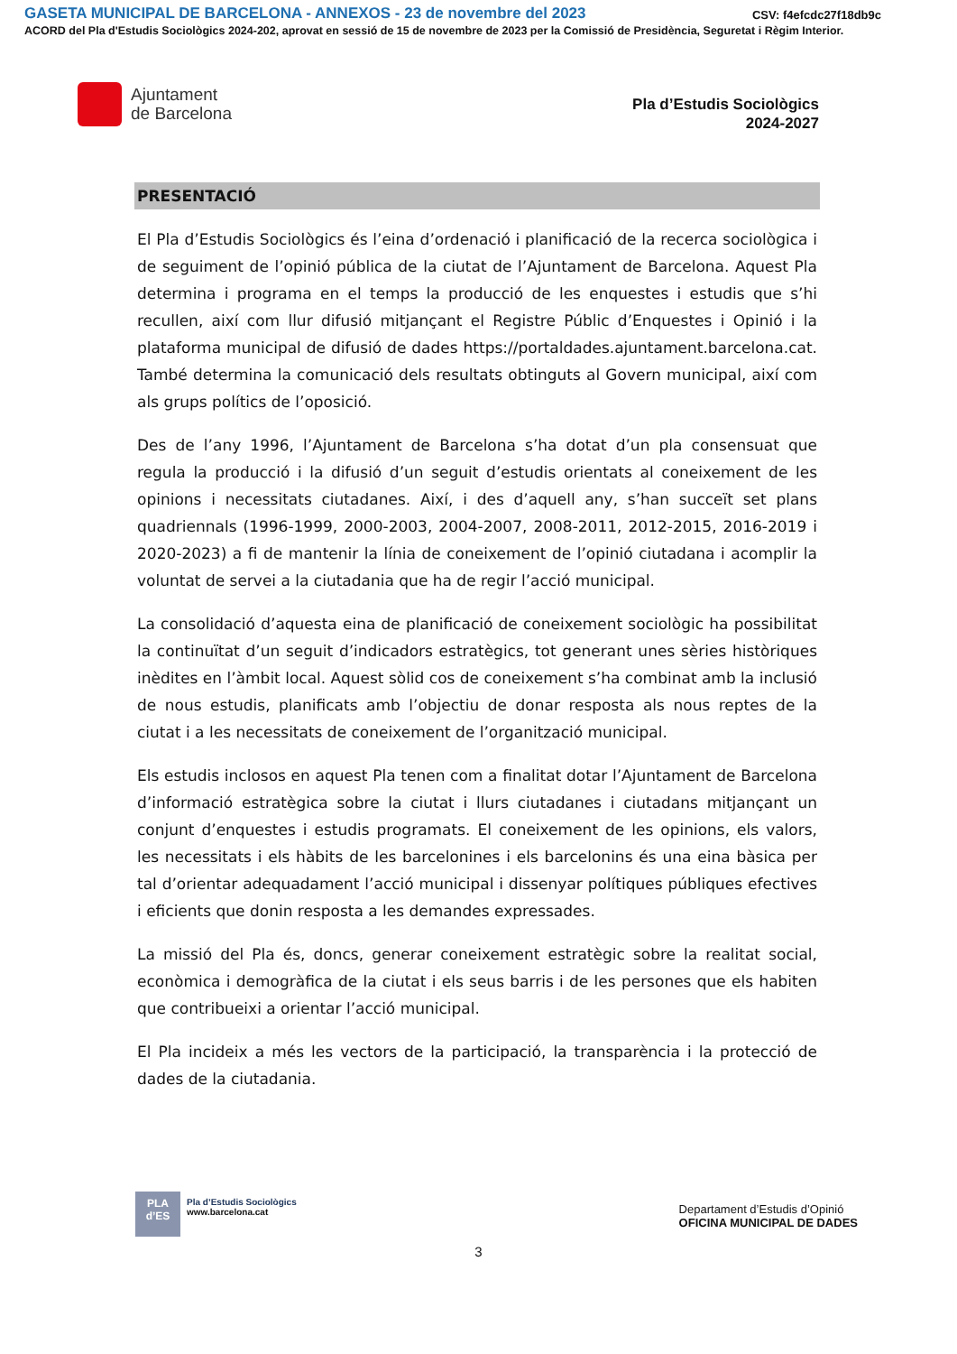GASETA MUNICIPAL DE BARCELONA - ANNEXOS - 23 de novembre del 2023 CSV: f4efcdc27f18db9c
ACORD del Pla d'Estudis Sociològics 2024-202, aprovat en sessió de 15 de novembre de 2023 per la Comissió de Presidència, Seguretat i Règim Interior.
Ajuntament
de Barcelona
Pla d’Estudis Sociològics
2024-2027
PRESENTACIÓ
El Pla d’Estudis Sociològics és l’eina d’ordenació i planificació de la recerca sociològica i de seguiment de l’opinió pública de la ciutat de l’Ajuntament de Barcelona. Aquest Pla determina i programa en el temps la producció de les enquestes i estudis que s’hi recullen, així com llur difusió mitjançant el Registre Públic d’Enquestes i Opinió i la plataforma municipal de difusió de dades https://portaldades.ajuntament.barcelona.cat. També determina la comunicació dels resultats obtinguts al Govern municipal, així com als grups polítics de l’oposició.
Des de l’any 1996, l’Ajuntament de Barcelona s’ha dotat d’un pla consensuat que regula la producció i la difusió d’un seguit d’estudis orientats al coneixement de les opinions i necessitats ciutadanes. Així, i des d’aquell any, s’han succeït set plans quadriennals (1996-1999, 2000-2003, 2004-2007, 2008-2011, 2012-2015, 2016-2019 i 2020-2023) a fi de mantenir la línia de coneixement de l’opinió ciutadana i acomplir la voluntat de servei a la ciutadania que ha de regir l’acció municipal.
La consolidació d’aquesta eina de planificació de coneixement sociològic ha possibilitat la continuïtat d’un seguit d’indicadors estratègics, tot generant unes sèries històriques inèdites en l’àmbit local. Aquest sòlid cos de coneixement s’ha combinat amb la inclusió de nous estudis, planificats amb l’objectiu de donar resposta als nous reptes de la ciutat i a les necessitats de coneixement de l’organització municipal.
Els estudis inclosos en aquest Pla tenen com a finalitat dotar l’Ajuntament de Barcelona d’informació estratègica sobre la ciutat i llurs ciutadanes i ciutadans mitjançant un conjunt d’enquestes i estudis programats. El coneixement de les opinions, els valors, les necessitats i els hàbits de les barcelonines i els barcelonins és una eina bàsica per tal d’orientar adequadament l’acció municipal i dissenyar polítiques públiques efectives i eficients que donin resposta a les demandes expressades.
La missió del Pla és, doncs, generar coneixement estratègic sobre la realitat social, econòmica i demogràfica de la ciutat i els seus barris i de les persones que els habiten que contribueixi a orientar l’acció municipal.
El Pla incideix a més les vectors de la participació, la transparència i la protecció de dades de la ciutadania.
PLA
d’ES
Pla d’Estudis Sociològics
www.barcelona.cat
Departament d’Estudis d’Opinió
OFICINA MUNICIPAL DE DADES
3